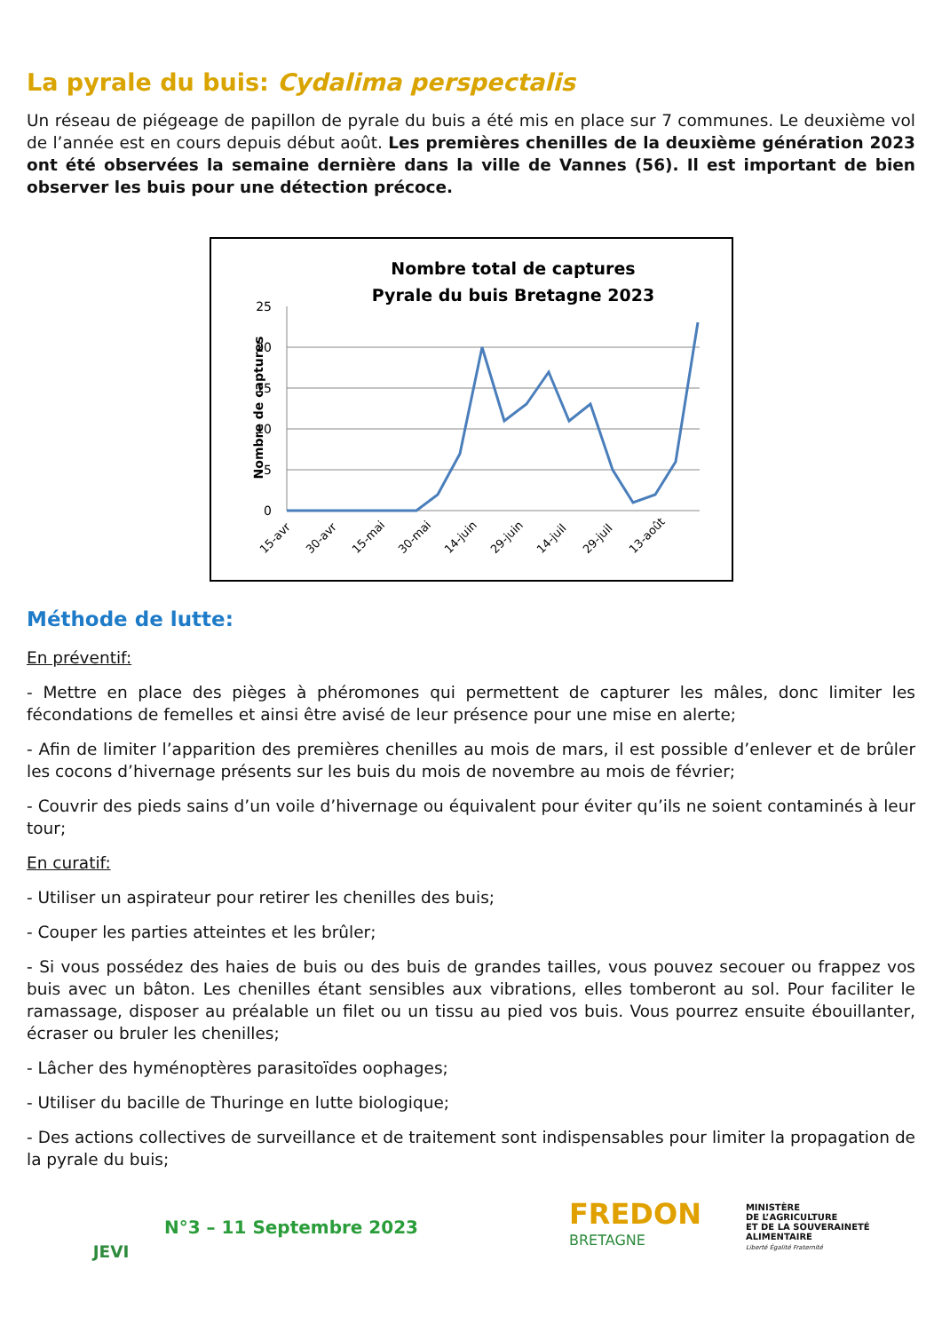La pyrale du buis: Cydalima perspectalis
Un réseau de piégeage de papillon de pyrale du buis a été mis en place sur 7 communes. Le deuxième vol de l’année est en cours depuis début août. Les premières chenilles de la deuxième génération 2023 ont été observées la semaine dernière dans la ville de Vannes (56). Il est important de bien observer les buis pour une détection précoce.
Nombre total de captures
Pyrale du buis Bretagne 2023
Nombre de captures
25
20
15
10
5
0
15-avr
30-avr
15-mai
30-mai
14-juin
29-juin
14-juil
29-juil
13-août
Méthode de lutte:
En préventif:
- Mettre en place des pièges à phéromones qui permettent de capturer les mâles, donc limiter les fécondations de femelles et ainsi être avisé de leur présence pour une mise en alerte;
- Afin de limiter l’apparition des premières chenilles au mois de mars, il est possible d’enlever et de brûler les cocons d’hivernage présents sur les buis du mois de novembre au mois de février;
- Couvrir des pieds sains d’un voile d’hivernage ou équivalent pour éviter qu’ils ne soient contaminés à leur tour;
En curatif:
- Utiliser un aspirateur pour retirer les chenilles des buis;
- Couper les parties atteintes et les brûler;
- Si vous possédez des haies de buis ou des buis de grandes tailles, vous pouvez secouer ou frappez vos buis avec un bâton. Les chenilles étant sensibles aux vibrations, elles tomberont au sol. Pour faciliter le ramassage, disposer au préalable un filet ou un tissu au pied vos buis. Vous pourrez ensuite ébouillanter, écraser ou bruler les chenilles;
- Lâcher des hyménoptères parasitoïdes oophages;
- Utiliser du bacille de Thuringe en lutte biologique;
- Des actions collectives de surveillance et de traitement sont indispensables pour limiter la propagation de la pyrale du buis;
JEVI
N°3 – 11 Septembre 2023
FREDON
BRETAGNE
MINISTÈRE
DE L’AGRICULTURE
ET DE LA SOUVERAINETÉ
ALIMENTAIRE
Liberté Égalité Fraternité